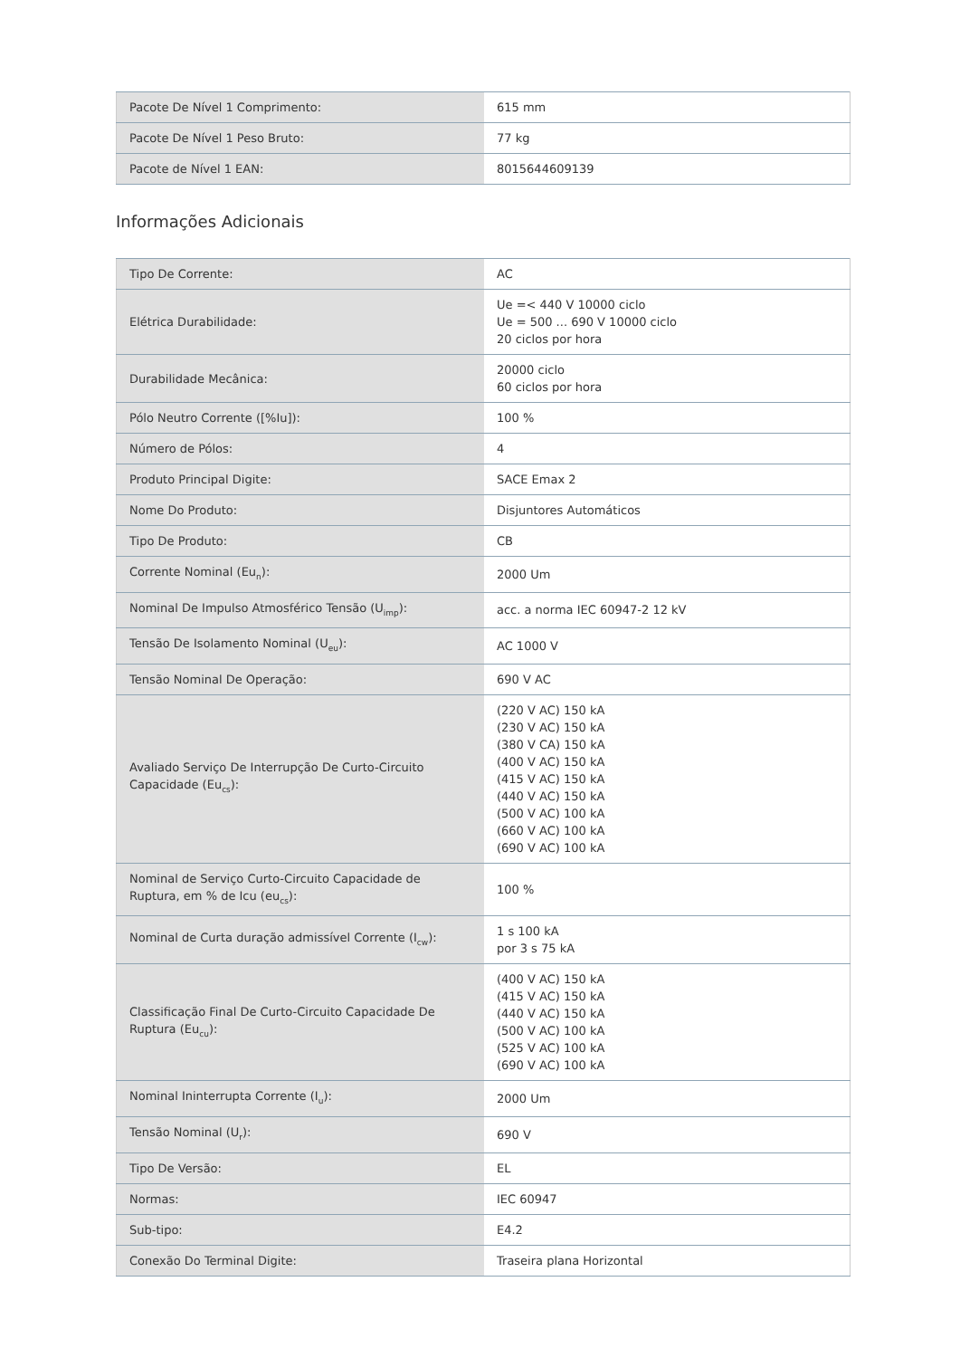| Pacote De Nível 1 Comprimento: | 615 mm |
| Pacote De Nível 1 Peso Bruto: | 77 kg |
| Pacote de Nível 1 EAN: | 8015644609139 |
Informações Adicionais
| Tipo De Corrente: | AC |
| Elétrica Durabilidade: | Ue =< 440 V 10000 ciclo Ue = 500 ... 690 V 10000 ciclo 20 ciclos por hora |
| Durabilidade Mecânica: | 20000 ciclo 60 ciclos por hora |
| Pólo Neutro Corrente ([%Iu]): | 100 % |
| Número de Pólos: | 4 |
| Produto Principal Digite: | SACE Emax 2 |
| Nome Do Produto: | Disjuntores Automáticos |
| Tipo De Produto: | CB |
| Corrente Nominal (Eu<sub>n</sub>): | 2000 Um |
| Nominal De Impulso Atmosférico Tensão (U<sub>imp</sub>): | acc. a norma IEC 60947-2 12 kV |
| Tensão De Isolamento Nominal (U<sub>eu</sub>): | AC 1000 V |
| Tensão Nominal De Operação: | 690 V AC |
| Avaliado Serviço De Interrupção De Curto-Circuito Capacidade (Eu<sub>cs</sub>): | (220 V AC) 150 kA (230 V AC) 150 kA (380 V CA) 150 kA (400 V AC) 150 kA (415 V AC) 150 kA (440 V AC) 150 kA (500 V AC) 100 kA (660 V AC) 100 kA (690 V AC) 100 kA |
| Nominal de Serviço Curto-Circuito Capacidade de Ruptura, em % de Icu (eu<sub>cs</sub>): | 100 % |
| Nominal de Curta duração admissível Corrente (I<sub>cw</sub>): | 1 s 100 kA por 3 s 75 kA |
| Classificação Final De Curto-Circuito Capacidade De Ruptura (Eu<sub>cu</sub>): | (400 V AC) 150 kA (415 V AC) 150 kA (440 V AC) 150 kA (500 V AC) 100 kA (525 V AC) 100 kA (690 V AC) 100 kA |
| Nominal Ininterrupta Corrente (I<sub>u</sub>): | 2000 Um |
| Tensão Nominal (U<sub>r</sub>): | 690 V |
| Tipo De Versão: | EL |
| Normas: | IEC 60947 |
| Sub-tipo: | E4.2 |
| Conexão Do Terminal Digite: | Traseira plana Horizontal |